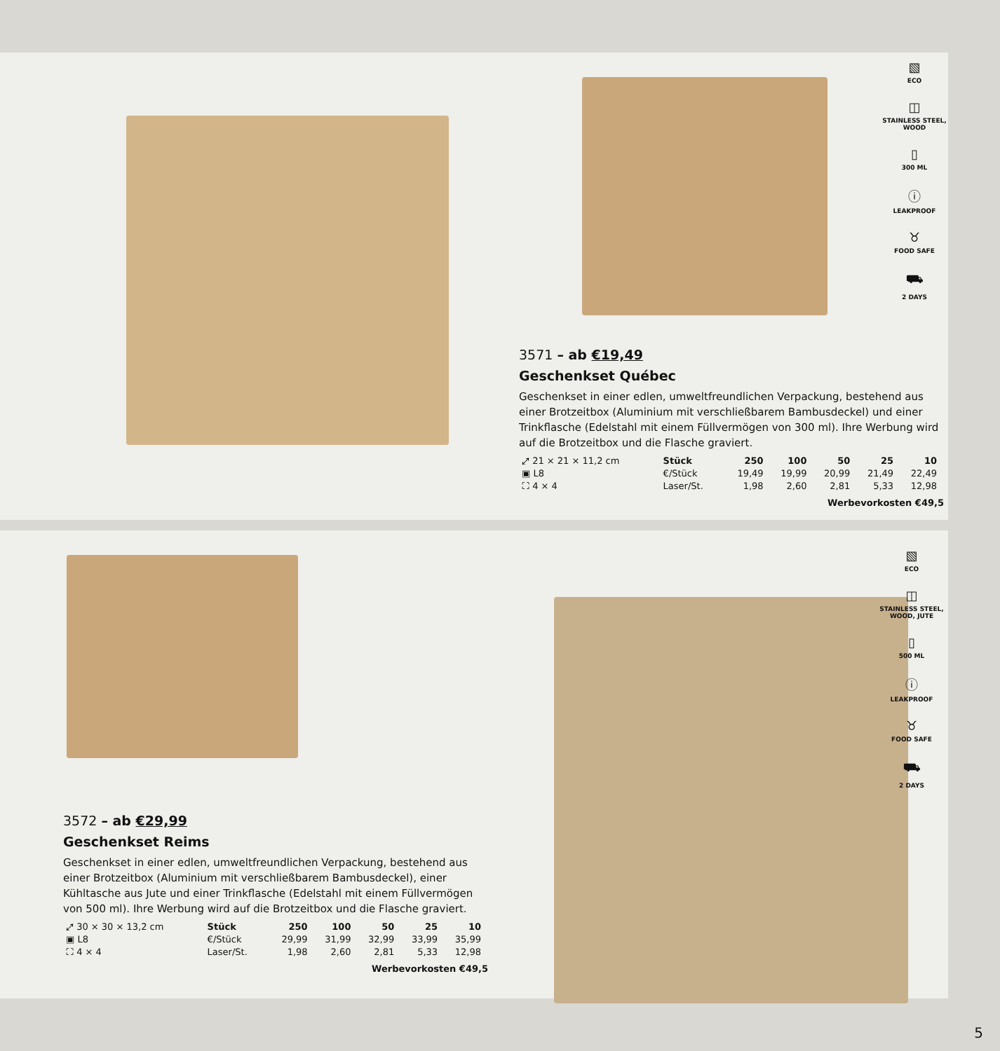▧
ECO
◫
STAINLESS STEEL, WOOD
▯
300 ML
ⓘ
LEAKPROOF
♉
FOOD SAFE
⛟
2 DAYS
3571 – ab €19,49
Geschenkset Québec
Geschenkset in einer edlen, umweltfreundlichen Verpackung, bestehend aus einer Brotzeitbox (Aluminium mit verschließbarem Bambusdeckel) und einer Trinkflasche (Edelstahl mit einem Füllvermögen von 300 ml). Ihre Werbung wird auf die Brotzeitbox und die Flasche graviert.
| ⤢ 21 × 21 × 11,2 cm | Stück | 250 | 100 | 50 | 25 | 10 |
| ▣ L8 | €/Stück | 19,49 | 19,99 | 20,99 | 21,49 | 22,49 |
| ⛶ 4 × 4 | Laser/St. | 1,98 | 2,60 | 2,81 | 5,33 | 12,98 |
Werbevorkosten €49,5
▧
ECO
◫
STAINLESS STEEL, WOOD, JUTE
▯
500 ML
ⓘ
LEAKPROOF
♉
FOOD SAFE
⛟
2 DAYS
3572 – ab €29,99
Geschenkset Reims
Geschenkset in einer edlen, umweltfreundlichen Verpackung, bestehend aus einer Brotzeitbox (Aluminium mit verschließbarem Bambusdeckel), einer Kühltasche aus Jute und einer Trinkflasche (Edelstahl mit einem Füllvermögen von 500 ml). Ihre Werbung wird auf die Brotzeitbox und die Flasche graviert.
| ⤢ 30 × 30 × 13,2 cm | Stück | 250 | 100 | 50 | 25 | 10 |
| ▣ L8 | €/Stück | 29,99 | 31,99 | 32,99 | 33,99 | 35,99 |
| ⛶ 4 × 4 | Laser/St. | 1,98 | 2,60 | 2,81 | 5,33 | 12,98 |
Werbevorkosten €49,5
5